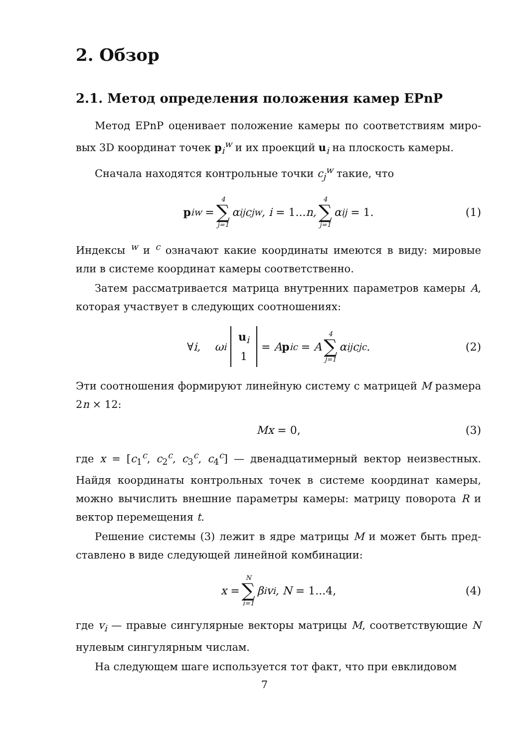2. Обзор
2.1. Метод определения положения камер EPnP
Метод EPnP оценивает положение камеры по соответствиям миро­вых 3D координат точек p<sub>i</sub><sup>w</sup> и их проекций u<sub>i</sub> на плоскость камеры.
Сначала находятся контрольные точки c<sub>j</sub><sup>w</sup> такие, что
p<sub>i</sub><sup>w</sup> = 4 ∑ j=1 α<sub>ij</sub>c<sub>j</sub><sup>w</sup>, i = 1... n, 4 ∑ j=1 α<sub>ij</sub> = 1. (1)
Индексы <sup>w</sup> и <sup>c</sup> означают какие координаты имеются в виду: мировые или в системе координат камеры соответственно.
Затем рассматривается матрица внутренних параметров камеры A, которая участвует в следующих соотношениях:
∀ i, ω<sub>i</sub> u<sub>i</sub> 1 = A p<sub>i</sub><sup>c</sup> = A 4 ∑ j=1 α<sub>ij</sub>c<sub>j</sub><sup>c</sup>. (2)
Эти соотношения формируют линейную систему с матрицей M размера 2n × 12:
Mx = 0, (3)
где x = [c<sub>1</sub><sup>c</sup>, c<sub>2</sub><sup>c</sup>, c<sub>3</sub><sup>c</sup>, c<sub>4</sub><sup>c</sup>] — двенадцатимерный вектор неизвестных. Найдя координаты контрольных точек в системе координат камеры, можно вычислить внешние параметры камеры: матрицу поворота R и вектор перемещения t.
Решение системы (3) лежит в ядре матрицы M и может быть пред­ставлено в виде следующей линейной комбинации:
x = N ∑ i=1 β<sub>i</sub>v<sub>i</sub>, N = 1...4, (4)
где v<sub>i</sub> — правые сингулярные векторы матрицы M, соответствующие N нулевым сингулярным числам.
На следующем шаге используется тот факт, что при евклидовом
7